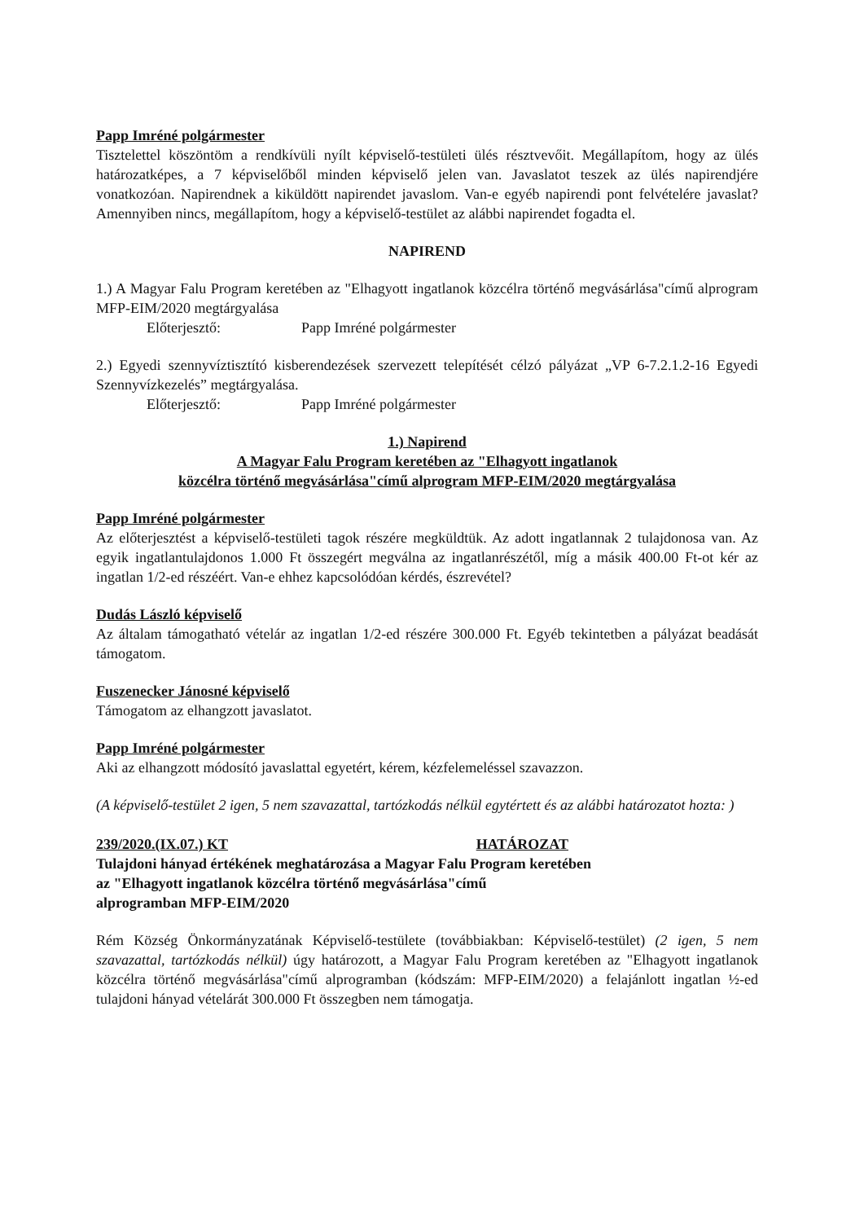Papp Imréné polgármester
Tisztelettel köszöntöm a rendkívüli nyílt képviselő-testületi ülés résztvevőit. Megállapítom, hogy az ülés határozatképes, a 7 képviselőből minden képviselő jelen van. Javaslatot teszek az ülés napirendjére vonatkozóan. Napirendnek a kiküldött napirendet javaslom. Van-e egyéb napirendi pont felvételére javaslat? Amennyiben nincs, megállapítom, hogy a képviselő-testület az alábbi napirendet fogadta el.
NAPIREND
1.) A Magyar Falu Program keretében az "Elhagyott ingatlanok közcélra történő megvásárlása"című alprogram MFP-EIM/2020 megtárgyalása
Előterjesztő: Papp Imréné polgármester
2.) Egyedi szennyvíztisztító kisberendezések szervezett telepítését célzó pályázat „VP 6-7.2.1.2-16 Egyedi Szennyvízkezelés” megtárgyalása.
Előterjesztő: Papp Imréné polgármester
1.) Napirend
A Magyar Falu Program keretében az "Elhagyott ingatlanok
közcélra történő megvásárlása"című alprogram MFP-EIM/2020 megtárgyalása
Papp Imréné polgármester
Az előterjesztést a képviselő-testületi tagok részére megküldtük. Az adott ingatlannak 2 tulajdonosa van. Az egyik ingatlantulajdonos 1.000 Ft összegért megválna az ingatlanrészétől, míg a másik 400.00 Ft-ot kér az ingatlan 1/2-ed részéért. Van-e ehhez kapcsolódóan kérdés, észrevétel?
Dudás László képviselő
Az általam támogatható vételár az ingatlan 1/2-ed részére 300.000 Ft. Egyéb tekintetben a pályázat beadását támogatom.
Fuszenecker Jánosné képviselő
Támogatom az elhangzott javaslatot.
Papp Imréné polgármester
Aki az elhangzott módosító javaslattal egyetért, kérem, kézfelemeléssel szavazzon.
(A képviselő-testület 2 igen, 5 nem szavazattal, tartózkodás nélkül egytértett és az alábbi határozatot hozta: )
239/2020.(IX.07.) KT HATÁROZAT
Tulajdoni hányad értékének meghatározása a Magyar Falu Program keretében
az "Elhagyott ingatlanok közcélra történő megvásárlása"című
alprogramban MFP-EIM/2020
Rém Község Önkormányzatának Képviselő-testülete (továbbiakban: Képviselő-testület) (2 igen, 5 nem szavazattal, tartózkodás nélkül) úgy határozott, a Magyar Falu Program keretében az "Elhagyott ingatlanok közcélra történő megvásárlása"című alprogramban (kódszám: MFP-EIM/2020) a felajánlott ingatlan ½-ed tulajdoni hányad vételárát 300.000 Ft összegben nem támogatja.